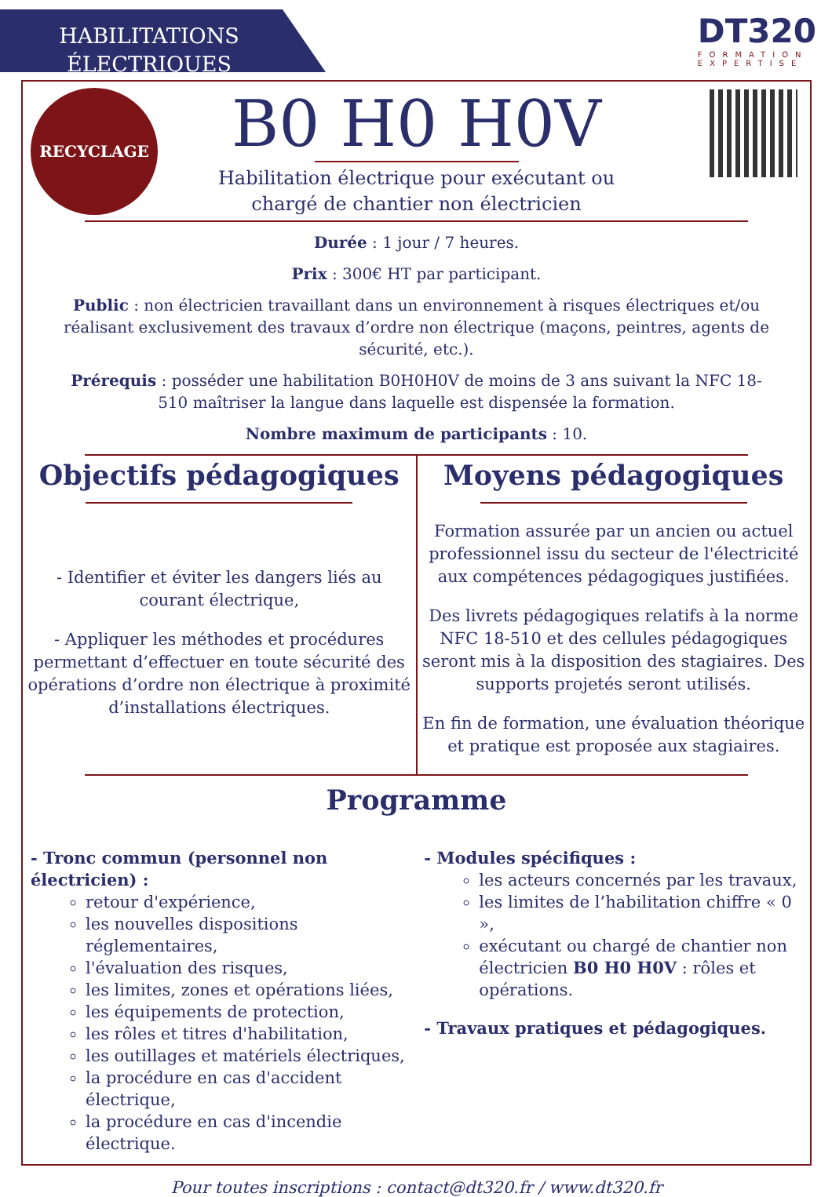HABILITATIONS
ÉLECTRIQUES
DT320
FORMATION
EXPERTISE
RECYCLAGE
B0 H0 H0V
Habilitation électrique pour exécutant ou
chargé de chantier non électricien
Durée : 1 jour / 7 heures.
Prix : 300€ HT par participant.
Public : non électricien travaillant dans un environnement à risques électriques et/ou réalisant exclusivement des travaux d’ordre non électrique (maçons, peintres, agents de sécurité, etc.).
Prérequis : posséder une habilitation B0H0H0V de moins de 3 ans suivant la NFC 18-510 maîtriser la langue dans laquelle est dispensée la formation.
Nombre maximum de participants : 10.
Objectifs pédagogiques
- Identifier et éviter les dangers liés au courant électrique,
- Appliquer les méthodes et procédures permettant d’effectuer en toute sécurité des opérations d’ordre non électrique à proximité d’installations électriques.
Moyens pédagogiques
Formation assurée par un ancien ou actuel professionnel issu du secteur de l'électricité aux compétences pédagogiques justifiées.
Des livrets pédagogiques relatifs à la norme NFC 18-510 et des cellules pédagogiques seront mis à la disposition des stagiaires. Des supports projetés seront utilisés.
En fin de formation, une évaluation théorique et pratique est proposée aux stagiaires.
Programme
- Tronc commun (personnel non électricien) :
retour d'expérience,
les nouvelles dispositions réglementaires,
l'évaluation des risques,
les limites, zones et opérations liées,
les équipements de protection,
les rôles et titres d'habilitation,
les outillages et matériels électriques,
la procédure en cas d'accident électrique,
la procédure en cas d'incendie électrique.
- Modules spécifiques :
les acteurs concernés par les travaux,
les limites de l’habilitation chiffre « 0 »,
exécutant ou chargé de chantier non électricien B0 H0 H0V : rôles et opérations.
- Travaux pratiques et pédagogiques.
Pour toutes inscriptions : contact@dt320.fr / www.dt320.fr